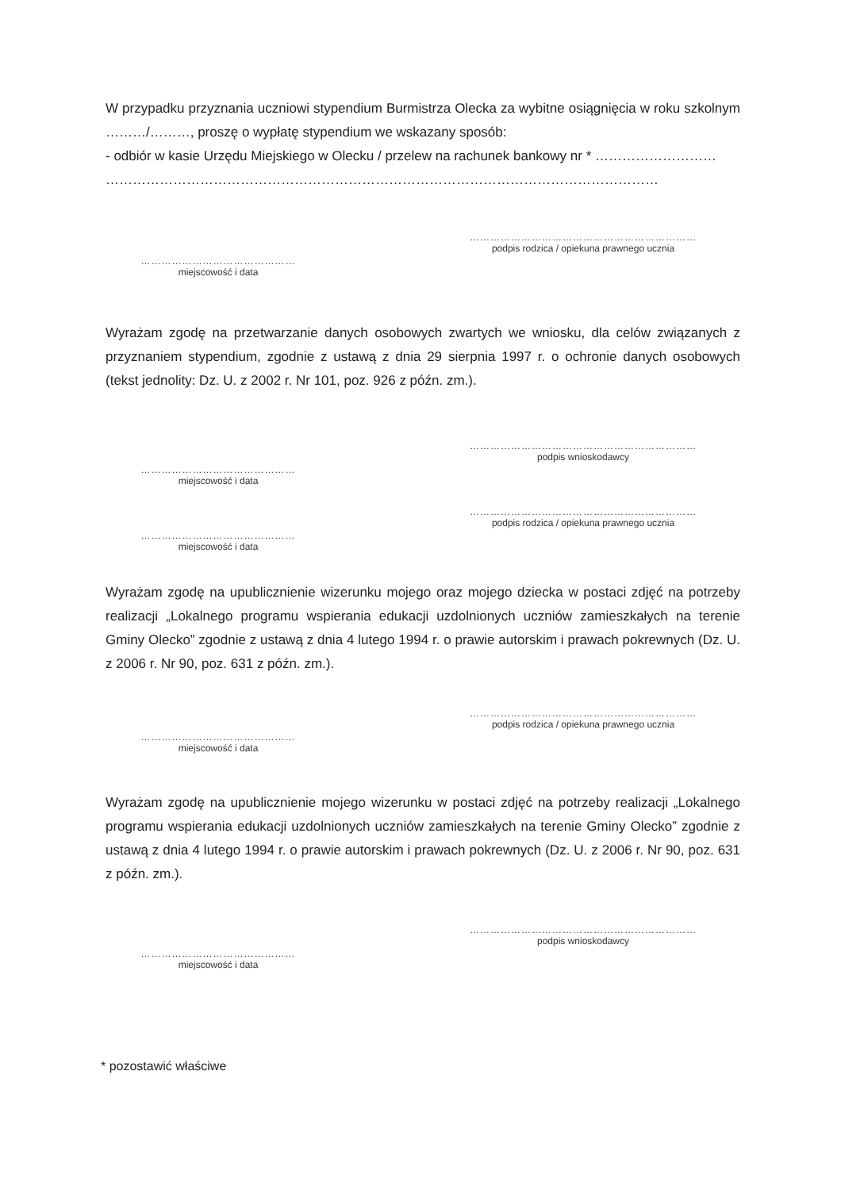W przypadku przyznania uczniowi stypendium Burmistrza Olecka za wybitne osiągnięcia w roku szkolnym ………/………, proszę o wypłatę stypendium we wskazany sposób:
- odbiór w kasie Urzędu Miejskiego w Olecku / przelew na rachunek bankowy nr * ………………………
……………………………………………………………………………………………………………
…………………………………………………………
podpis rodzica / opiekuna prawnego ucznia
………………………………………
miejscowość i data
Wyrażam zgodę na przetwarzanie danych osobowych zwartych we wniosku, dla celów związanych z przyznaniem stypendium, zgodnie z ustawą z dnia 29 sierpnia 1997 r. o ochronie danych osobowych (tekst jednolity: Dz. U. z 2002 r. Nr 101, poz. 926 z późn. zm.).
…………………………………………………………
podpis wnioskodawcy
………………………………………
miejscowość i data
…………………………………………………………
podpis rodzica / opiekuna prawnego ucznia
………………………………………
miejscowość i data
Wyrażam zgodę na upublicznienie wizerunku mojego oraz mojego dziecka w postaci zdjęć na potrzeby realizacji „Lokalnego programu wspierania edukacji uzdolnionych uczniów zamieszkałych na terenie Gminy Olecko” zgodnie z ustawą z dnia 4 lutego 1994 r. o prawie autorskim i prawach pokrewnych (Dz. U. z 2006 r. Nr 90, poz. 631 z późn. zm.).
…………………………………………………………
podpis rodzica / opiekuna prawnego ucznia
………………………………………
miejscowość i data
Wyrażam zgodę na upublicznienie mojego wizerunku w postaci zdjęć na potrzeby realizacji „Lokalnego programu wspierania edukacji uzdolnionych uczniów zamieszkałych na terenie Gminy Olecko” zgodnie z ustawą z dnia 4 lutego 1994 r. o prawie autorskim i prawach pokrewnych (Dz. U. z 2006 r. Nr 90, poz. 631 z późn. zm.).
…………………………………………………………
podpis wnioskodawcy
………………………………………
miejscowość i data
* pozostawić właściwe